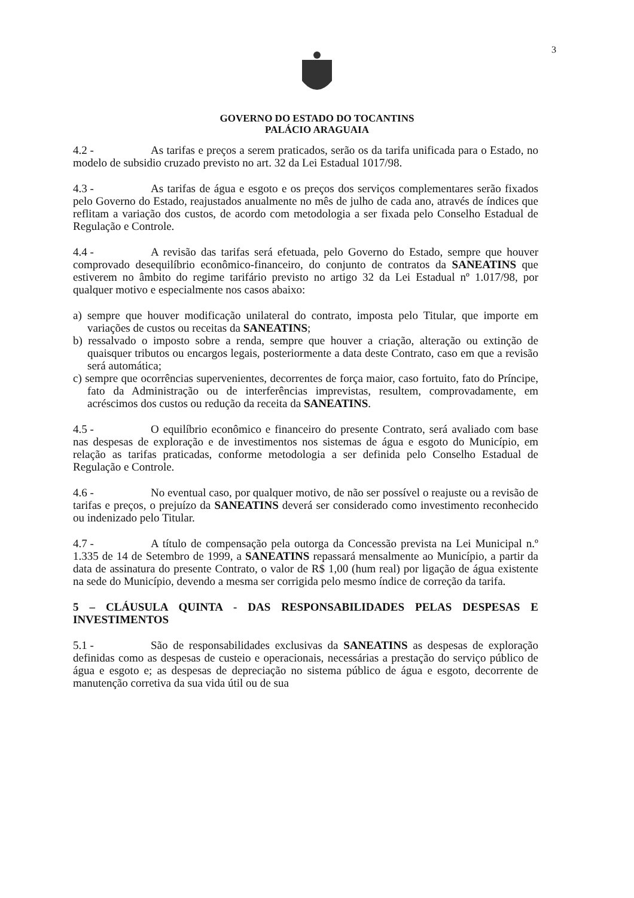3
GOVERNO DO ESTADO DO TOCANTINS
PALÁCIO ARAGUAIA
4.2 - As tarifas e preços a serem praticados, serão os da tarifa unificada para o Estado, no modelo de subsidio cruzado previsto no art. 32 da Lei Estadual 1017/98.
4.3 - As tarifas de água e esgoto e os preços dos serviços complementares serão fixados pelo Governo do Estado, reajustados anualmente no mês de julho de cada ano, através de índices que reflitam a variação dos custos, de acordo com metodologia a ser fixada pelo Conselho Estadual de Regulação e Controle.
4.4 - A revisão das tarifas será efetuada, pelo Governo do Estado, sempre que houver comprovado desequilíbrio econômico-financeiro, do conjunto de contratos da SANEATINS que estiverem no âmbito do regime tarifário previsto no artigo 32 da Lei Estadual nº 1.017/98, por qualquer motivo e especialmente nos casos abaixo:
a) sempre que houver modificação unilateral do contrato, imposta pelo Titular, que importe em variações de custos ou receitas da SANEATINS;
b) ressalvado o imposto sobre a renda, sempre que houver a criação, alteração ou extinção de quaisquer tributos ou encargos legais, posteriormente a data deste Contrato, caso em que a revisão será automática;
c) sempre que ocorrências supervenientes, decorrentes de força maior, caso fortuito, fato do Príncipe, fato da Administração ou de interferências imprevistas, resultem, comprovadamente, em acréscimos dos custos ou redução da receita da SANEATINS.
4.5 - O equilíbrio econômico e financeiro do presente Contrato, será avaliado com base nas despesas de exploração e de investimentos nos sistemas de água e esgoto do Município, em relação as tarifas praticadas, conforme metodologia a ser definida pelo Conselho Estadual de Regulação e Controle.
4.6 - No eventual caso, por qualquer motivo, de não ser possível o reajuste ou a revisão de tarifas e preços, o prejuízo da SANEATINS deverá ser considerado como investimento reconhecido ou indenizado pelo Titular.
4.7 - A título de compensação pela outorga da Concessão prevista na Lei Municipal n.º 1.335 de 14 de Setembro de 1999, a SANEATINS repassará mensalmente ao Município, a partir da data de assinatura do presente Contrato, o valor de R$ 1,00 (hum real) por ligação de água existente na sede do Município, devendo a mesma ser corrigida pelo mesmo índice de correção da tarifa.
5 – CLÁUSULA QUINTA - DAS RESPONSABILIDADES PELAS DESPESAS E INVESTIMENTOS
5.1 - São de responsabilidades exclusivas da SANEATINS as despesas de exploração definidas como as despesas de custeio e operacionais, necessárias a prestação do serviço público de água e esgoto e; as despesas de depreciação no sistema público de água e esgoto, decorrente de manutenção corretiva da sua vida útil ou de sua